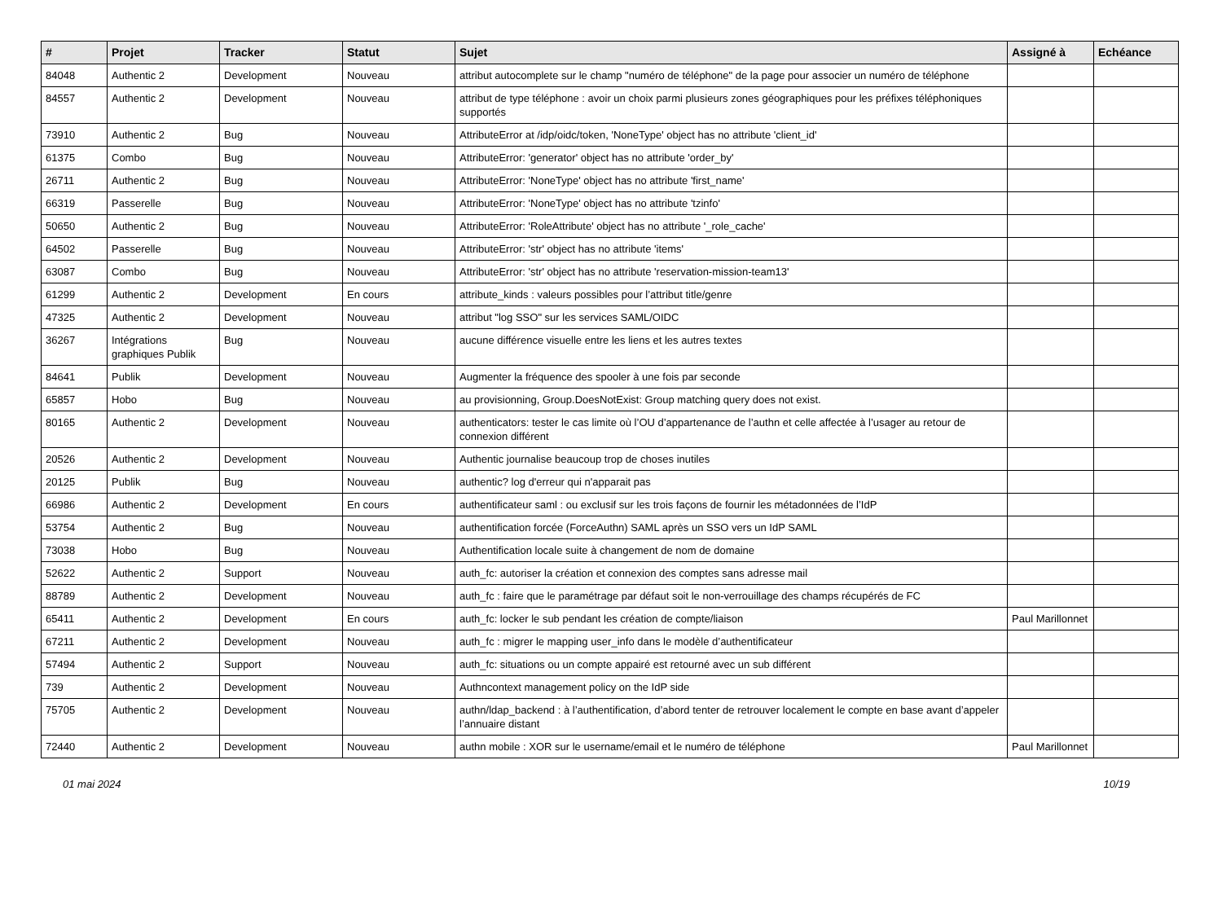| # | Projet | Tracker | Statut | Sujet | Assigné à | Echéance |
| --- | --- | --- | --- | --- | --- | --- |
| 84048 | Authentic 2 | Development | Nouveau | attribut autocomplete sur le champ "numéro de téléphone" de la page pour associer un numéro de téléphone | | |
| 84557 | Authentic 2 | Development | Nouveau | attribut de type téléphone : avoir un choix parmi plusieurs zones géographiques pour les préfixes téléphoniques supportés | | |
| 73910 | Authentic 2 | Bug | Nouveau | AttributeError at /idp/oidc/token, 'NoneType' object has no attribute 'client_id' | | |
| 61375 | Combo | Bug | Nouveau | AttributeError: 'generator' object has no attribute 'order_by' | | |
| 26711 | Authentic 2 | Bug | Nouveau | AttributeError: 'NoneType' object has no attribute 'first_name' | | |
| 66319 | Passerelle | Bug | Nouveau | AttributeError: 'NoneType' object has no attribute 'tzinfo' | | |
| 50650 | Authentic 2 | Bug | Nouveau | AttributeError: 'RoleAttribute' object has no attribute '_role_cache' | | |
| 64502 | Passerelle | Bug | Nouveau | AttributeError: 'str' object has no attribute 'items' | | |
| 63087 | Combo | Bug | Nouveau | AttributeError: 'str' object has no attribute 'reservation-mission-team13' | | |
| 61299 | Authentic 2 | Development | En cours | attribute_kinds : valeurs possibles pour l’attribut title/genre | | |
| 47325 | Authentic 2 | Development | Nouveau | attribut "log SSO" sur les services SAML/OIDC | | |
| 36267 | Intégrations graphiques Publik | Bug | Nouveau | aucune différence visuelle entre les liens et les autres textes | | |
| 84641 | Publik | Development | Nouveau | Augmenter la fréquence des spooler à une fois par seconde | | |
| 65857 | Hobo | Bug | Nouveau | au provisionning, Group.DoesNotExist: Group matching query does not exist. | | |
| 80165 | Authentic 2 | Development | Nouveau | authenticators: tester le cas limite où l’OU d’appartenance de l’authn et celle affectée à l’usager au retour de connexion différent | | |
| 20526 | Authentic 2 | Development | Nouveau | Authentic journalise beaucoup trop de choses inutiles | | |
| 20125 | Publik | Bug | Nouveau | authentic? log d'erreur qui n'apparait pas | | |
| 66986 | Authentic 2 | Development | En cours | authentificateur saml : ou exclusif sur les trois façons de fournir les métadonnées de l’IdP | | |
| 53754 | Authentic 2 | Bug | Nouveau | authentification forcée (ForceAuthn) SAML après un SSO vers un IdP SAML | | |
| 73038 | Hobo | Bug | Nouveau | Authentification locale suite à changement de nom de domaine | | |
| 52622 | Authentic 2 | Support | Nouveau | auth_fc: autoriser la création et connexion des comptes sans adresse mail | | |
| 88789 | Authentic 2 | Development | Nouveau | auth_fc : faire que le paramétrage par défaut soit le non-verrouillage des champs récupérés de FC | | |
| 65411 | Authentic 2 | Development | En cours | auth_fc: locker le sub pendant les création de compte/liaison | Paul Marillonnet | |
| 67211 | Authentic 2 | Development | Nouveau | auth_fc : migrer le mapping user_info dans le modèle d’authentificateur | | |
| 57494 | Authentic 2 | Support | Nouveau | auth_fc: situations ou un compte appairé est retourné avec un sub différent | | |
| 739 | Authentic 2 | Development | Nouveau | Authncontext management policy on the IdP side | | |
| 75705 | Authentic 2 | Development | Nouveau | authn/ldap_backend : à l’authentification, d’abord tenter de retrouver localement le compte en base avant d’appeler l’annuaire distant | | |
| 72440 | Authentic 2 | Development | Nouveau | authn mobile : XOR sur le username/email et le numéro de téléphone | Paul Marillonnet | |
01 mai 2024 10/19